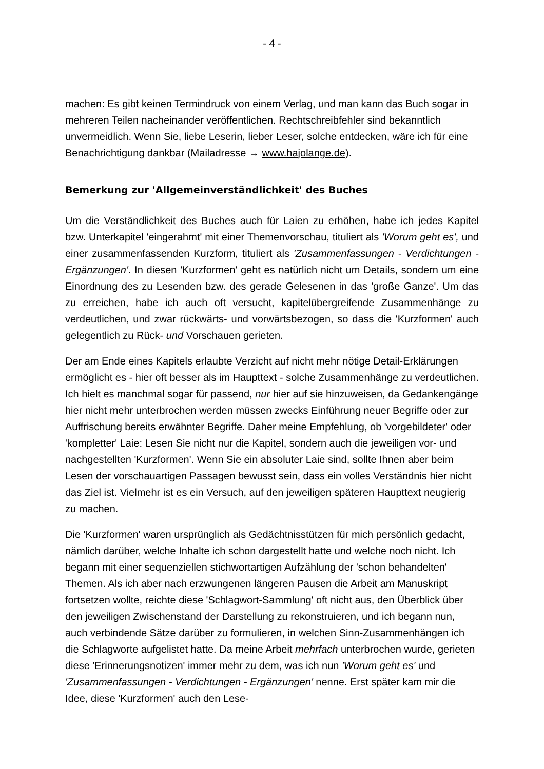- 4 -
machen: Es gibt keinen Termindruck von einem Verlag, und man kann das Buch sogar in mehreren Teilen nacheinander veröffentlichen. Rechtschreibfehler sind bekanntlich unvermeidlich. Wenn Sie, liebe Leserin, lieber Leser, solche entdecken, wäre ich für eine Benachrichtigung dankbar (Mailadresse → www.hajolange.de).
Bemerkung zur 'Allgemeinverständlichkeit' des Buches
Um die Verständlichkeit des Buches auch für Laien zu erhöhen, habe ich jedes Kapitel bzw. Unterkapitel 'eingerahmt' mit einer Themenvorschau, tituliert als 'Worum geht es', und einer zusammenfassenden Kurzform, tituliert als 'Zusammenfassungen - Verdichtungen - Ergänzungen'. In diesen 'Kurzformen' geht es natürlich nicht um Details, sondern um eine Einordnung des zu Lesenden bzw. des gerade Gelesenen in das 'große Ganze'. Um das zu erreichen, habe ich auch oft versucht, kapitelübergreifende Zusammenhänge zu verdeutlichen, und zwar rückwärts- und vorwärtsbezogen, so dass die 'Kurzformen' auch gelegentlich zu Rück- und Vorschauen gerieten.
Der am Ende eines Kapitels erlaubte Verzicht auf nicht mehr nötige Detail-Erklärungen ermöglicht es - hier oft besser als im Haupttext - solche Zusammenhänge zu verdeutlichen. Ich hielt es manchmal sogar für passend, nur hier auf sie hinzuweisen, da Gedankengänge hier nicht mehr unterbrochen werden müssen zwecks Einführung neuer Begriffe oder zur Auffrischung bereits erwähnter Begriffe. Daher meine Empfehlung, ob 'vorgebildeter' oder 'kompletter' Laie: Lesen Sie nicht nur die Kapitel, sondern auch die jeweiligen vor- und nachgestellten 'Kurzformen'. Wenn Sie ein absoluter Laie sind, sollte Ihnen aber beim Lesen der vorschauartigen Passagen bewusst sein, dass ein volles Verständnis hier nicht das Ziel ist. Vielmehr ist es ein Versuch, auf den jeweiligen späteren Haupttext neugierig zu machen.
Die 'Kurzformen' waren ursprünglich als Gedächtnisstützen für mich persönlich gedacht, nämlich darüber, welche Inhalte ich schon dargestellt hatte und welche noch nicht. Ich begann mit einer sequenziellen stichwortartigen Aufzählung der 'schon behandelten' Themen. Als ich aber nach erzwungenen längeren Pausen die Arbeit am Manuskript fortsetzen wollte, reichte diese 'Schlagwort-Sammlung' oft nicht aus, den Überblick über den jeweiligen Zwischenstand der Darstellung zu rekonstruieren, und ich begann nun, auch verbindende Sätze darüber zu formulieren, in welchen Sinn-Zusammenhängen ich die Schlagworte aufgelistet hatte. Da meine Arbeit mehrfach unterbrochen wurde, gerieten diese 'Erinnerungsnotizen' immer mehr zu dem, was ich nun 'Worum geht es' und 'Zusammenfassungen - Verdichtungen - Ergänzungen' nenne. Erst später kam mir die Idee, diese 'Kurzformen' auch den Lese-